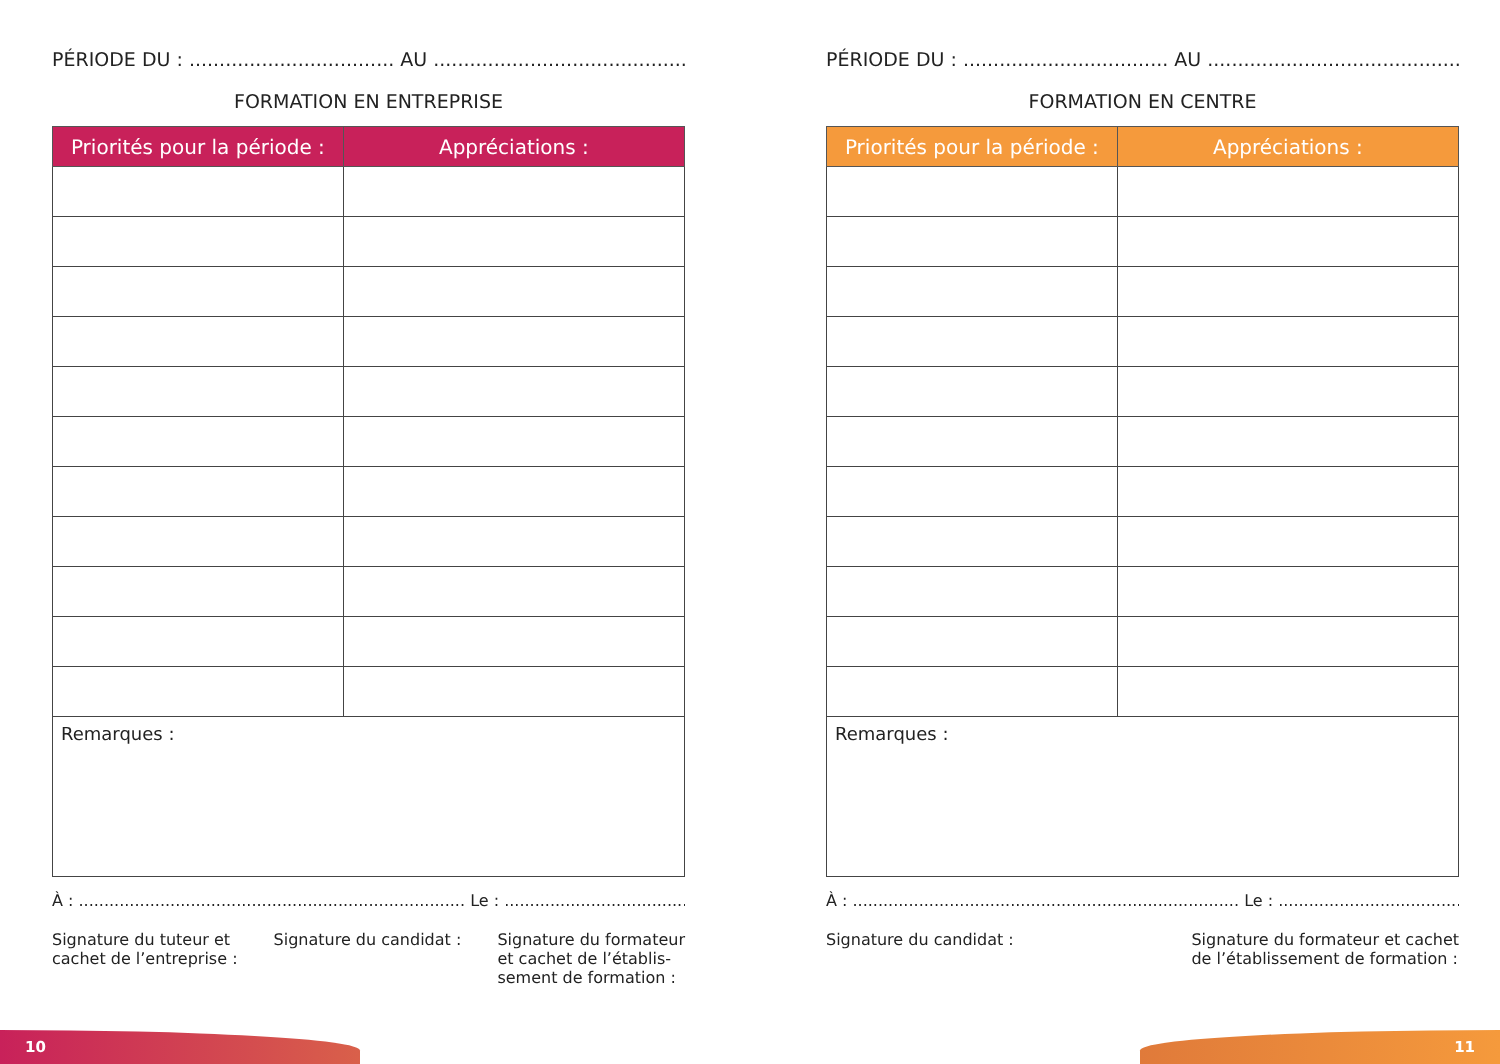PÉRIODE DU : .................................. AU .................................................
FORMATION EN ENTREPRISE
| Priorités pour la période : | Appréciations : |
| --- | --- |
| Remarques : | |
À : ............................................................................ Le : ..................................................
Signature du tuteur et
cachet de l’entreprise :
Signature du candidat : Signature du formateur
et cachet de l’établis-
sement de formation :
PÉRIODE DU : .................................. AU .................................................
FORMATION EN CENTRE
| Priorités pour la période : | Appréciations : |
| --- | --- |
| Remarques : | |
À : ............................................................................ Le : ..................................................
Signature du candidat : Signature du formateur et cachet
de l’établissement de formation :
10 11